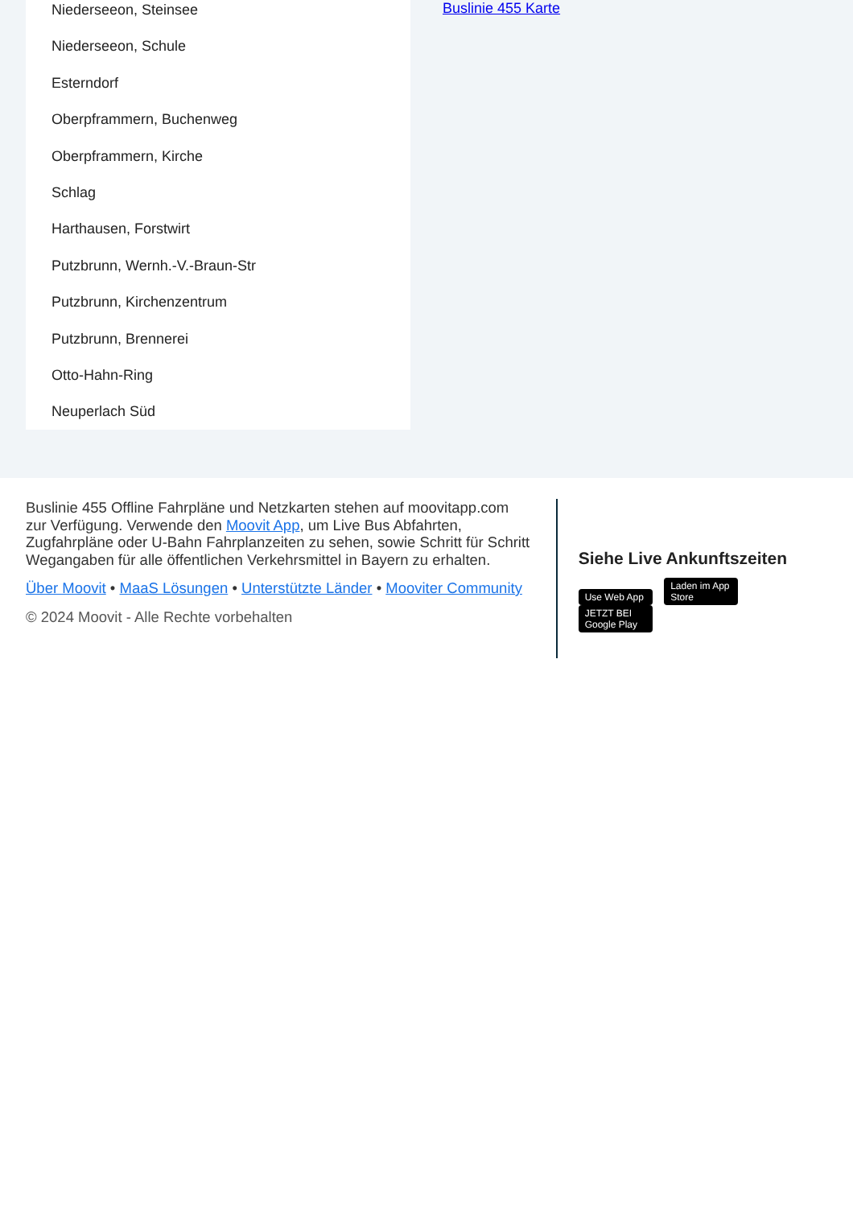Niederseeon, Steinsee
Niederseeon, Schule
Esterndorf
Oberpframmern, Buchenweg
Oberpframmern, Kirche
Schlag
Harthausen, Forstwirt
Putzbrunn, Wernh.-V.-Braun-Str
Putzbrunn, Kirchenzentrum
Putzbrunn, Brennerei
Otto-Hahn-Ring
Neuperlach Süd
Buslinie 455 Karte
Buslinie 455 Offline Fahrpläne und Netzkarten stehen auf moovitapp.com zur Verfügung. Verwende den Moovit App, um Live Bus Abfahrten, Zugfahrpläne oder U-Bahn Fahrplanzeiten zu sehen, sowie Schritt für Schritt Wegangaben für alle öffentlichen Verkehrsmittel in Bayern zu erhalten.
Über Moovit • MaaS Lösungen • Unterstützte Länder • Mooviter Community
© 2024 Moovit - Alle Rechte vorbehalten
Siehe Live Ankunftszeiten
Use Web App Laden im App Store JETZT BEI Google Play